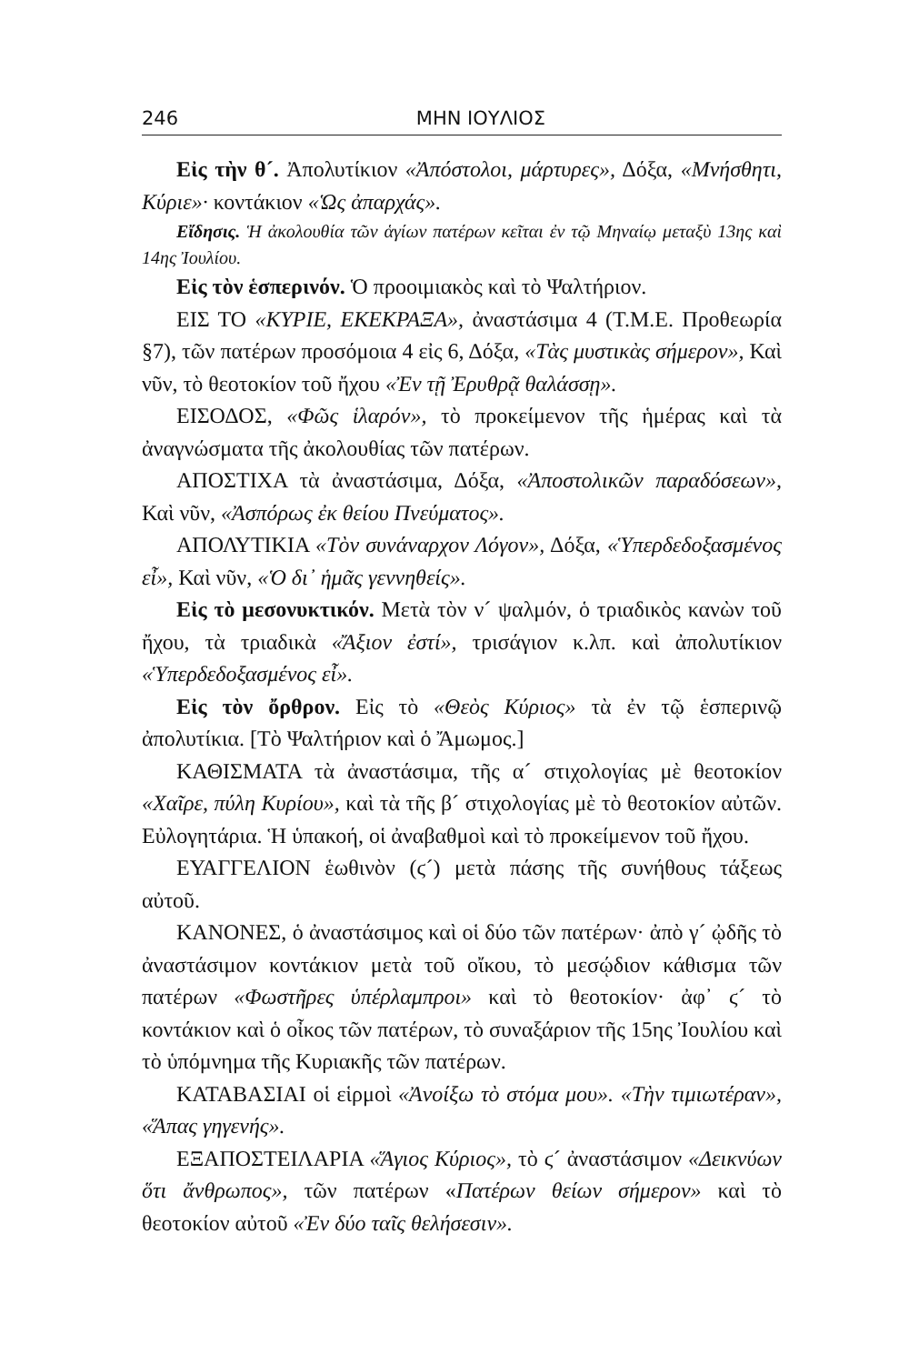246 ΜΗΝ ΙΟΥΛΙΟΣ
Εἰς τὴν θ´. Ἀπολυτίκιον «Ἀπόστολοι, μάρτυρες», Δόξα, «Μνήσθητι, Κύριε»· κοντάκιον «Ὡς ἀπαρχάς».
Εἴδησις. Ἡ ἀκολουθία τῶν ἁγίων πατέρων κεῖται ἐν τῷ Μηναίῳ μεταξὺ 13ης καὶ 14ης Ἰουλίου.
Εἰς τὸν ἑσπερινόν. Ὁ προοιμιακὸς καὶ τὸ Ψαλτήριον.
ΕΙΣ ΤΟ «ΚΥΡΙΕ, ΕΚΕΚΡΑΞΑ», ἀναστάσιμα 4 (Τ.Μ.Ε. Προθεωρία §7), τῶν πατέρων προσόμοια 4 εἰς 6, Δόξα, «Τὰς μυστικὰς σήμερον», Καὶ νῦν, τὸ θεοτοκίον τοῦ ἤχου «Ἐν τῇ Ἐρυθρᾷ θαλάσσῃ».
ΕΙΣΟΔΟΣ, «Φῶς ἱλαρόν», τὸ προκείμενον τῆς ἡμέρας καὶ τὰ ἀναγνώσματα τῆς ἀκολουθίας τῶν πατέρων.
ΑΠΟΣΤΙΧΑ τὰ ἀναστάσιμα, Δόξα, «Ἀποστολικῶν παραδόσεων», Καὶ νῦν, «Ἀσπόρως ἐκ θείου Πνεύματος».
ΑΠΟΛΥΤΙΚΙΑ «Τὸν συνάναρχον Λόγον», Δόξα, «Ὑπερδεδοξασμένος εἶ», Καὶ νῦν, «Ὁ δι᾽ ἡμᾶς γεννηθείς».
Εἰς τὸ μεσονυκτικόν. Μετὰ τὸν ν´ ψαλμόν, ὁ τριαδικὸς κανὼν τοῦ ἤχου, τὰ τριαδικὰ «Ἄξιον ἐστί», τρισάγιον κ.λπ. καὶ ἀπολυτίκιον «Ὑπερδεδοξασμένος εἶ».
Εἰς τὸν ὄρθρον. Εἰς τὸ «Θεὸς Κύριος» τὰ ἐν τῷ ἑσπερινῷ ἀπολυτίκια. [Τὸ Ψαλτήριον καὶ ὁ Ἄμωμος.]
ΚΑΘΙΣΜΑΤΑ τὰ ἀναστάσιμα, τῆς α´ στιχολογίας μὲ θεοτοκίον «Χαῖρε, πύλη Κυρίου», καὶ τὰ τῆς β´ στιχολογίας μὲ τὸ θεοτοκίον αὐτῶν. Εὐλογητάρια. Ἡ ὑπακοή, οἱ ἀναβαθμοὶ καὶ τὸ προκείμενον τοῦ ἤχου.
ΕΥΑΓΓΕΛΙΟΝ ἑωθινὸν (ϛ´) μετὰ πάσης τῆς συνήθους τάξεως αὐτοῦ.
ΚΑΝΟΝΕΣ, ὁ ἀναστάσιμος καὶ οἱ δύο τῶν πατέρων· ἀπὸ γ´ ᾠδῆς τὸ ἀναστάσιμον κοντάκιον μετὰ τοῦ οἴκου, τὸ μεσῴδιον κάθισμα τῶν πατέρων «Φωστῆρες ὑπέρλαμπροι» καὶ τὸ θεοτοκίον· ἀφ᾽ ϛ´ τὸ κοντάκιον καὶ ὁ οἶκος τῶν πατέρων, τὸ συναξάριον τῆς 15ης Ἰουλίου καὶ τὸ ὑπόμνημα τῆς Κυριακῆς τῶν πατέρων.
ΚΑΤΑΒΑΣΙΑΙ οἱ εἱρμοὶ «Ἀνοίξω τὸ στόμα μου». «Τὴν τιμιωτέραν», «Ἅπας γηγενής».
ΕΞΑΠΟΣΤΕΙΛΑΡΙΑ «Ἅγιος Κύριος», τὸ ϛ´ ἀναστάσιμον «Δεικνύων ὅτι ἄνθρωπος», τῶν πατέρων «Πατέρων θείων σήμερον» καὶ τὸ θεοτοκίον αὐτοῦ «Ἐν δύο ταῖς θελήσεσιν».